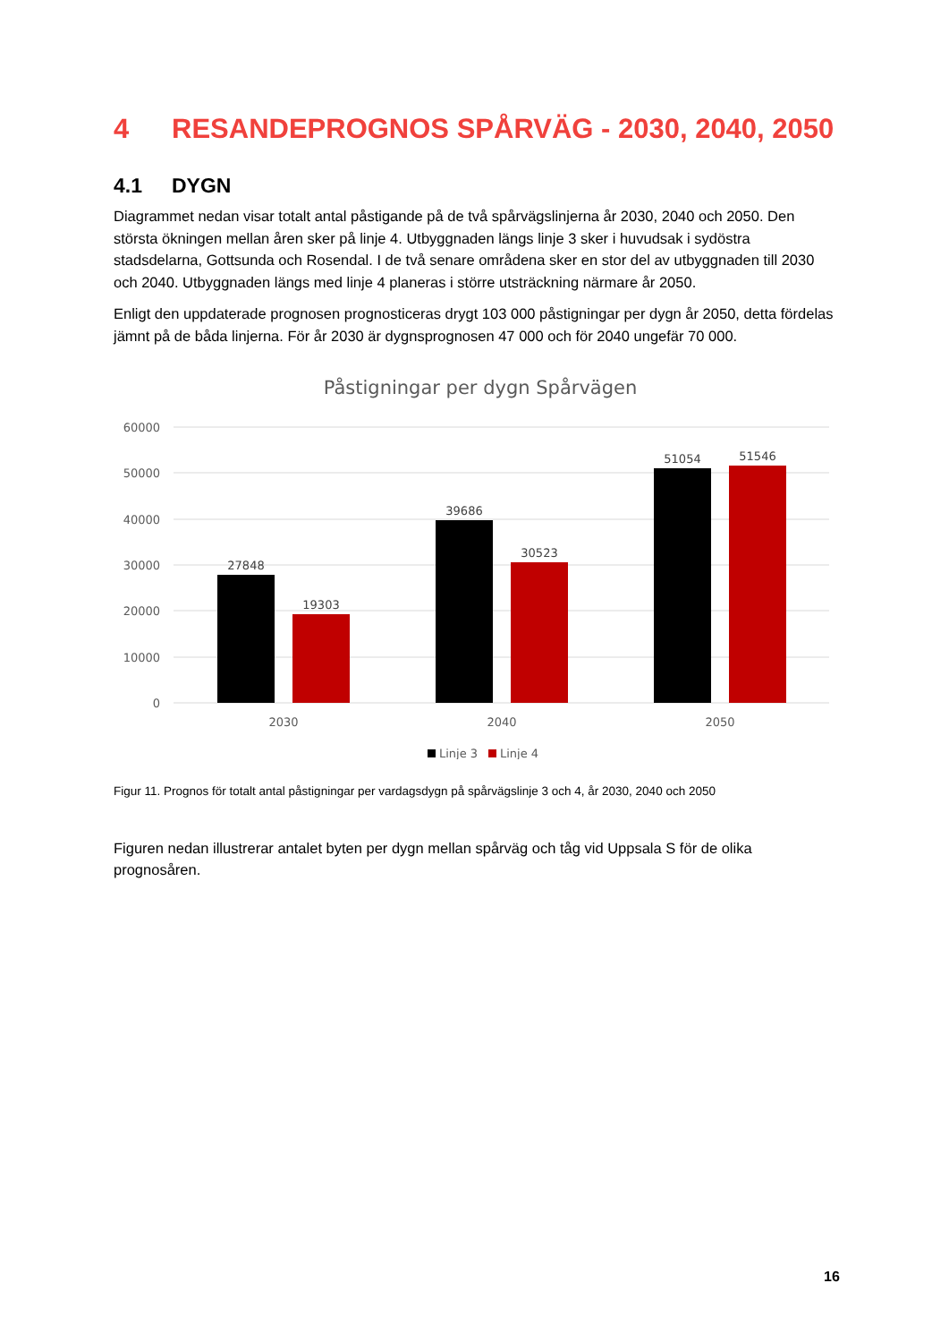4 RESANDEPROGNOS SPÅRVÄG - 2030, 2040, 2050
4.1 DYGN
Diagrammet nedan visar totalt antal påstigande på de två spårvägslinjerna år 2030, 2040 och 2050. Den största ökningen mellan åren sker på linje 4. Utbyggnaden längs linje 3 sker i huvudsak i sydöstra stadsdelarna, Gottsunda och Rosendal. I de två senare områdena sker en stor del av utbyggnaden till 2030 och 2040. Utbyggnaden längs med linje 4 planeras i större utsträckning närmare år 2050.
Enligt den uppdaterade prognosen prognosticeras drygt 103 000 påstigningar per dygn år 2050, detta fördelas jämnt på de båda linjerna. För år 2030 är dygnsprognosen 47 000 och för 2040 ungefär 70 000.
Påstigningar per dygn Spårvägen
60000
50000
40000
30000
20000
10000
0
27848
19303
39686
30523
51054
51546
2030
2040
2050
Linje 3
Linje 4
Figur 11. Prognos för totalt antal påstigningar per vardagsdygn på spårvägslinje 3 och 4, år 2030, 2040 och 2050
Figuren nedan illustrerar antalet byten per dygn mellan spårväg och tåg vid Uppsala S för de olika prognosåren.
16